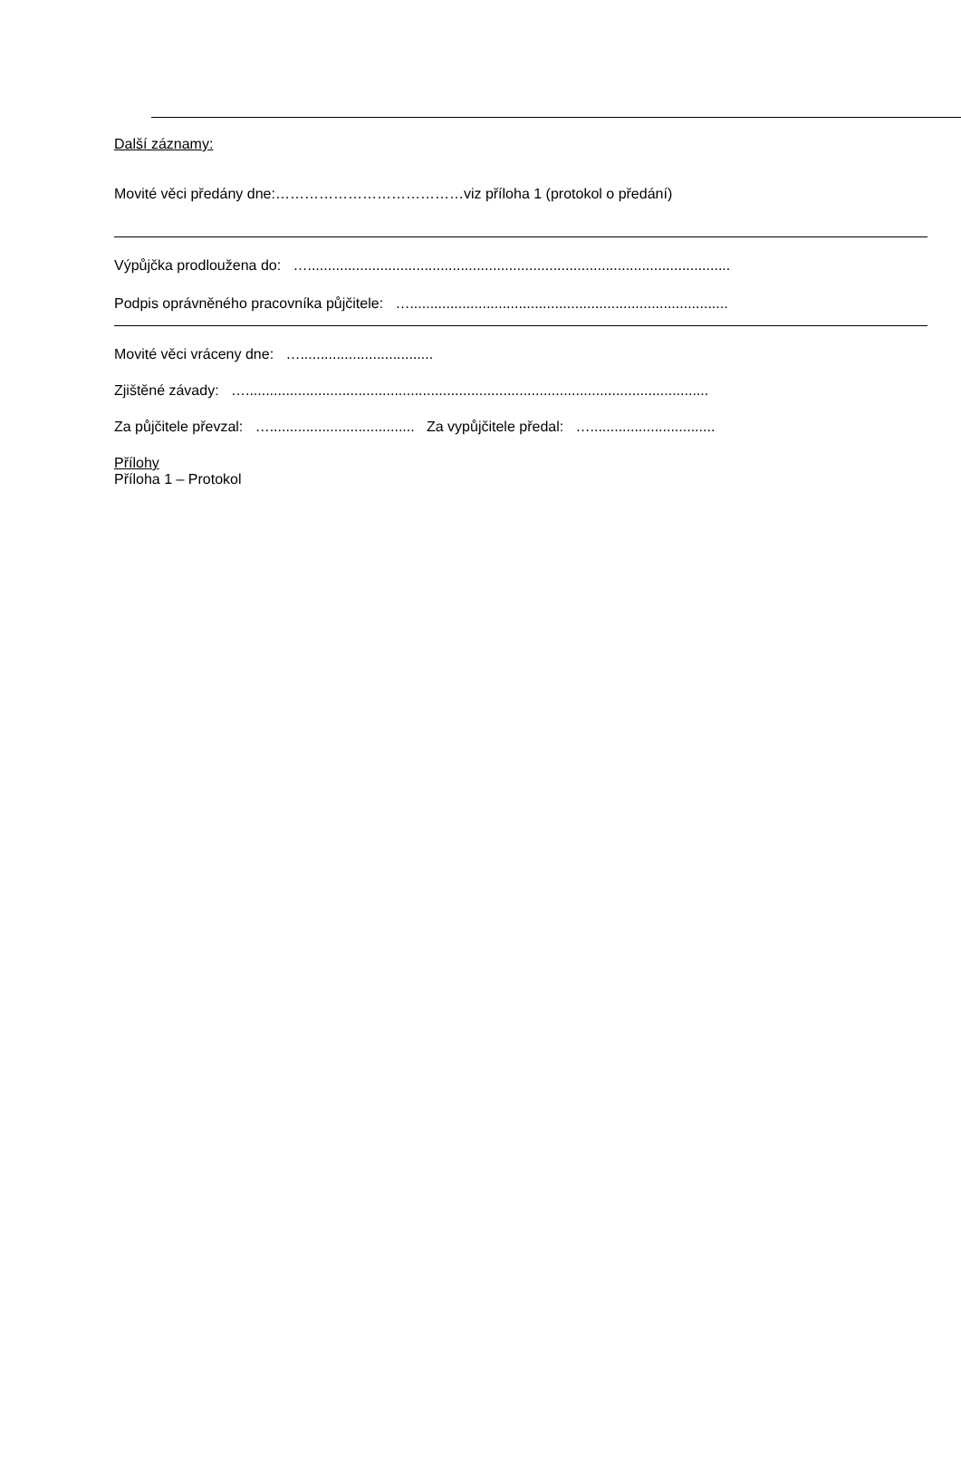Další záznamy:
Movité věci předány dne:…………………………………viz příloha 1 (protokol o předání)
Výpůjčka prodloužena do: ….........................................................................................................
Podpis oprávněného pracovníka půjčitele: …...............................................................................
Movité věci vráceny dne: ….................................
Zjištěné závady: …...................................................................................................................
Za půjčitele převzal: ….................................... Za vypůjčitele předal: …...............................
Přílohy
Příloha 1 – Protokol